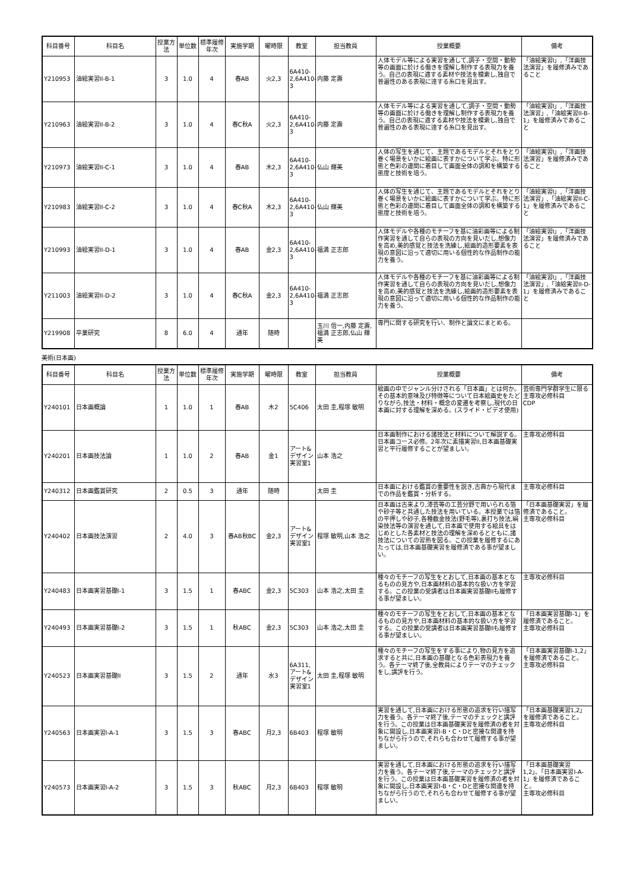| 科目番号 | 科目名 | 授業方法 | 単位数 | 標準履修年次 | 実施学期 | 曜時限 | 教室 | 担当教員 | 授業概要 | 備考 |
| --- | --- | --- | --- | --- | --- | --- | --- | --- | --- | --- |
| Y210953 | 油絵実習II-B-1 | 3 | 1.0 | 4 | 春AB | 火2,3 | 6A410-2,6A410-3 | 内藤 定壽 | 人体モデル等による実習を通して,調子・空間・動勢等の画面に於ける働きを理解し制作する表現力を養う。自己の表現に適する素材や技法を模索し,独自で普遍性のある表現に達する糸口を見出す。 | 「油絵実習I」,「洋画技法演習」を履修済みであること |
| Y210963 | 油絵実習II-B-2 | 3 | 1.0 | 4 | 春C秋A | 火2,3 | 6A410-2,6A410-3 | 内藤 定壽 | 人体モデル等による実習を通して,調子・空間・動勢等の画面に於ける働きを理解し制作する表現力を養う。自己の表現に適する素材や技法を模索し,独自で普遍性のある表現に達する糸口を見出す。 | 「油絵実習I」,「洋画技法演習」,「油絵実習II-B-1」を履修済みであること |
| Y210973 | 油絵実習II-C-1 | 3 | 1.0 | 4 | 春AB | 木2,3 | 6A410-2,6A410-3 | 仏山 輝美 | 人体の写生を通じて、主題であるモデルとそれをとり巻く場景をいかに絵画に表すかについて学ぶ。特に形態と色彩の連関に着目して画面全体の調和を構築する態度と技術を培う。 | 「油絵実習I」,「洋画技法演習」を履修済みであること |
| Y210983 | 油絵実習II-C-2 | 3 | 1.0 | 4 | 春C秋A | 木2,3 | 6A410-2,6A410-3 | 仏山 輝美 | 人体の写生を通じて、主題であるモデルとそれをとり巻く場景をいかに絵画に表すかについて学ぶ。特に形態と色彩の連関に着目して画面全体の調和を構築する態度と技術を培う。 | 「油絵実習I」,「洋画技法演習」,「油絵実習II-C-1」を履修済みであること |
| Y210993 | 油絵実習II-D-1 | 3 | 1.0 | 4 | 春AB | 金2,3 | 6A410-2,6A410-3 | 福満 正志郎 | 人体モデルや各種のモチーフを基に油彩画等による制作実習を通して自らの表現の方向を見いだし,想像力を高め,美的感覚と技法を洗練し,絵画的造形要素を表現の意図に沿って適切に用いる個性的な作品制作の能力を養う。 | 「油絵実習I」,「洋画技法演習」を履修済みであること |
| Y211003 | 油絵実習II-D-2 | 3 | 1.0 | 4 | 春C秋A | 金2,3 | 6A410-2,6A410-3 | 福満 正志郎 | 人体モデルや各種のモチーフを基に油彩画等による制作実習を通して自らの表現の方向を見いだし,想像力を高め,美的感覚と技法を洗練し,絵画的造形要素を表現の意図に沿って適切に用いる個性的な作品制作の能力を養う。 | 「油絵実習I」,「洋画技法演習」,「油絵実習II-D-1」を履修済みであること |
| Y219908 | 卒業研究 | 8 | 6.0 | 4 | 通年 | 随時 | | 玉川 信一,内藤 定壽,福満 正志郎,仏山 輝美 | 専門に関する研究を行い、制作と論文にまとめる。 | |
美術(日本画)
| 科目番号 | 科目名 | 授業方法 | 単位数 | 標準履修年次 | 実施学期 | 曜時限 | 教室 | 担当教員 | 授業概要 | 備考 |
| --- | --- | --- | --- | --- | --- | --- | --- | --- | --- | --- |
| Y240101 | 日本画概論 | 1 | 1.0 | 1 | 春AB | 木2 | 5C406 | 太田 圭,程塚 敏明 | 絵画の中でジャンル分けされる「日本画」とは何か。その基本的意味及び特徴等について日本絵画史をたどりながら,技法・材料・概念の変遷を考察し,現代の日本画に対する理解を深める。(スライド・ビデオ使用) | 芸術専門学群学生に限る 主専攻必修科目 CDP |
| Y240201 | 日本画技法論 | 1 | 1.0 | 2 | 春AB | 金1 | アート&デザイン実習室1 | 山本 浩之 | 日本画制作における諸技法と材料について解説する。日本画コース必修。2年次に素描実習II,日本画基礎実習と平行履修することが望ましい。 | 主専攻必修科目 |
| Y240312 | 日本画鑑賞研究 | 2 | 0.5 | 3 | 通年 | 随時 | | 太田 圭 | 日本画における鑑賞の重要性を説き,古典から現代までの作品を鑑賞・分析する。 | 主専攻必修科目 |
| Y240402 | 日本画技法演習 | 2 | 4.0 | 3 | 春AB秋BC | 金2,3 | アート&デザイン実習室1 | 程塚 敏明,山本 浩之 | 日本画は古来より,漆芸等の工芸分野で用いられる箔や砂子等と共通した技法を用いている。本授業では箔の平押しや砂子,各種截金技法(野毛等),裏打ち技法,絹染技法等の演習を通して,日本画で使用する絵具をはじめとした各素材と技法の理解を深めるとともに,諸技法についての習熟を図る。この授業を履修するにあたっては,日本画基礎実習を履修済である事が望ましい。 | 「日本画基礎実習」を履修済であること。 主専攻必修科目 |
| Y240483 | 日本画実習基礎I-1 | 3 | 1.5 | 1 | 春ABC | 金2,3 | 5C303 | 山本 浩之,太田 圭 | 種々のモチーフの写生をとおして,日本画の基本となるものの見方や,日本画材料の基本的な扱い方を学習する。この授業の受講者は日本画実習基礎IIも履修する事が望ましい。 | 主専攻必修科目 |
| Y240493 | 日本画実習基礎I-2 | 3 | 1.5 | 1 | 秋ABC | 金2,3 | 5C303 | 山本 浩之,太田 圭 | 種々のモチーフの写生をとおして,日本画の基本となるものの見方や,日本画材料の基本的な扱い方を学習する。この授業の受講者は日本画実習基礎IIも履修する事が望ましい。 | 「日本画実習基礎I-1」を履修済であること。 主専攻必修科目 |
| Y240523 | 日本画実習基礎II | 3 | 1.5 | 2 | 通年 | 水3 | 6A311,アート&デザイン実習室1 | 太田 圭,程塚 敏明 | 種々のモチーフの写生をする事により,物の見方を追求すると共に,日本画の基礎となる色彩表現力を養う。各テーマ終了後,全教員によりテーマのチェックをし,講評を行う。 | 「日本画実習基礎I-1,2」を履修済であること。 主専攻必修科目 |
| Y240563 | 日本画実習I-A-1 | 3 | 1.5 | 3 | 春ABC | 月2,3 | 6B403 | 程塚 敏明 | 実習を通して,日本画における形態の追求を行い描写力を養う。各テーマ終了後,テーマのチェックと講評を行う。この授業は日本画基礎実習を履修済の者を対象に開設し,日本画実習I-B・C・Dと密接な関連を持ちながら行うので,それらも合わせて履修する事が望ましい。 | 「日本画基礎実習1,2」を履修済であること。 主専攻必修科目 |
| Y240573 | 日本画実習I-A-2 | 3 | 1.5 | 3 | 秋ABC | 月2,3 | 6B403 | 程塚 敏明 | 実習を通して,日本画における形態の追求を行い描写力を養う。各テーマ終了後,テーマのチェックと講評を行う。この授業は日本画基礎実習を履修済の者を対象に開設し,日本画実習I-B・C・Dと密接な関連を持ちながら行うので,それらも合わせて履修する事が望ましい。 | 「日本画基礎実習1,2」、「日本画実習I-A-1」を履修済であること。 主専攻必修科目 |